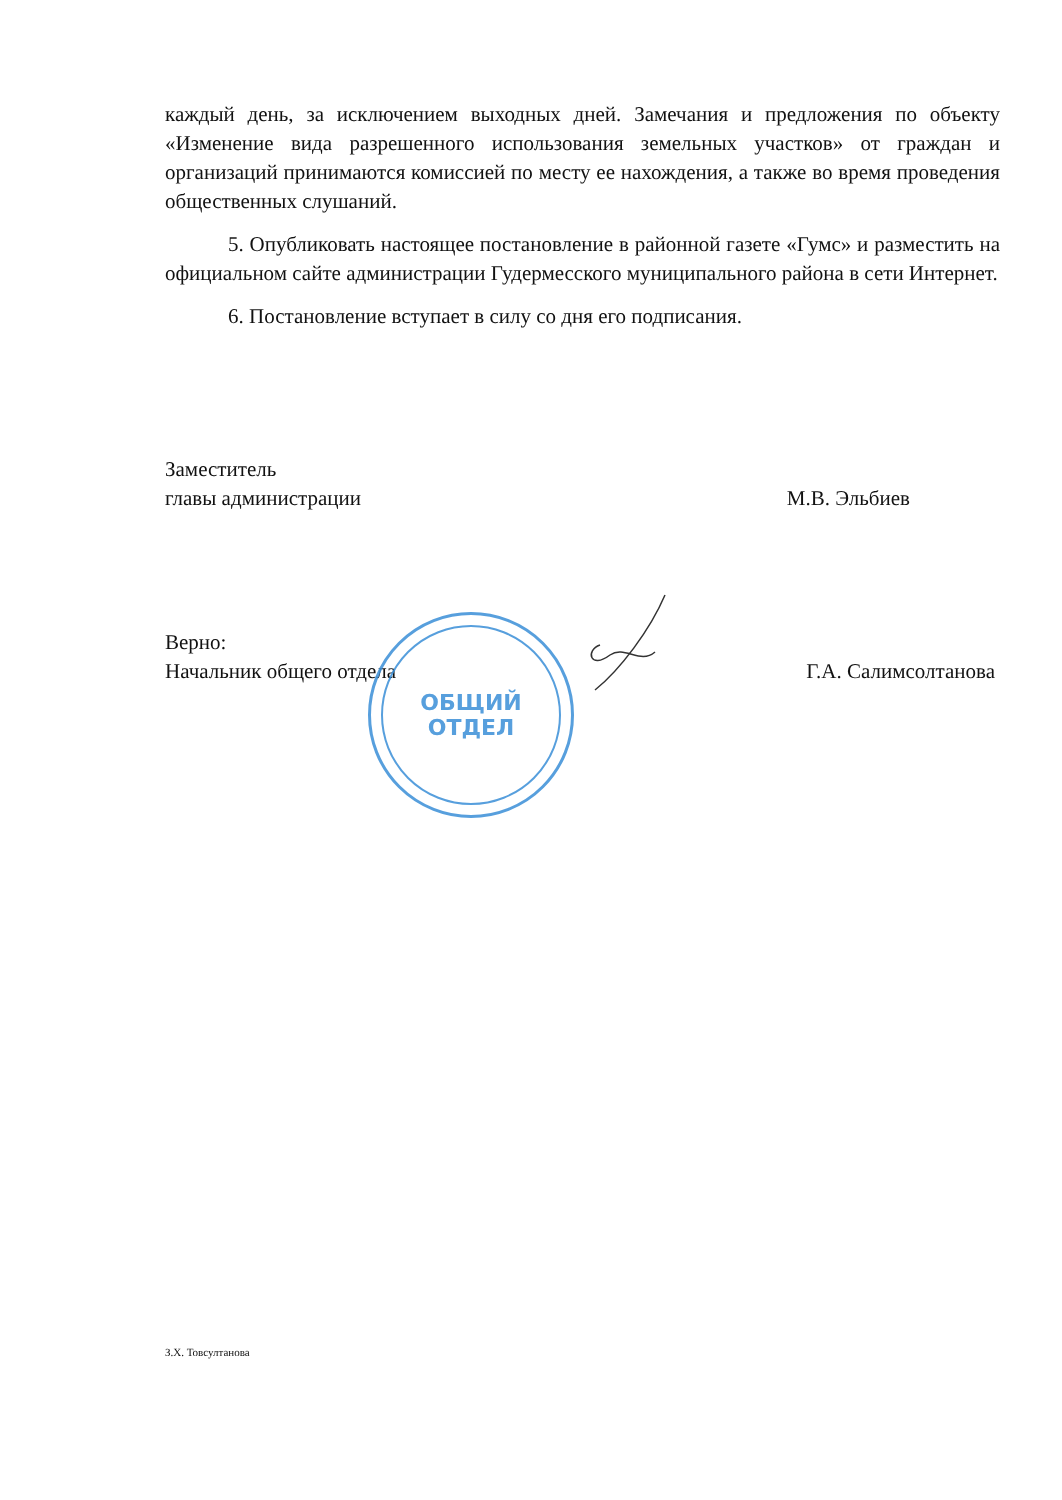каждый день, за исключением выходных дней. Замечания и предложения по объекту «Изменение вида разрешенного использования земельных участков» от граждан и организаций принимаются комиссией по месту ее нахождения, а также во время проведения общественных слушаний.
5. Опубликовать настоящее постановление в районной газете «Гумс» и разместить на официальном сайте администрации Гудермесского муниципального района в сети Интернет.
6. Постановление вступает в силу со дня его подписания.
Заместитель
главы администрации
М.В. Эльбиев
Верно:
Начальник общего отдела
Г.А. Салимсолтанова
ОБЩИЙ
ОТДЕЛ
З.Х. Товсултанова